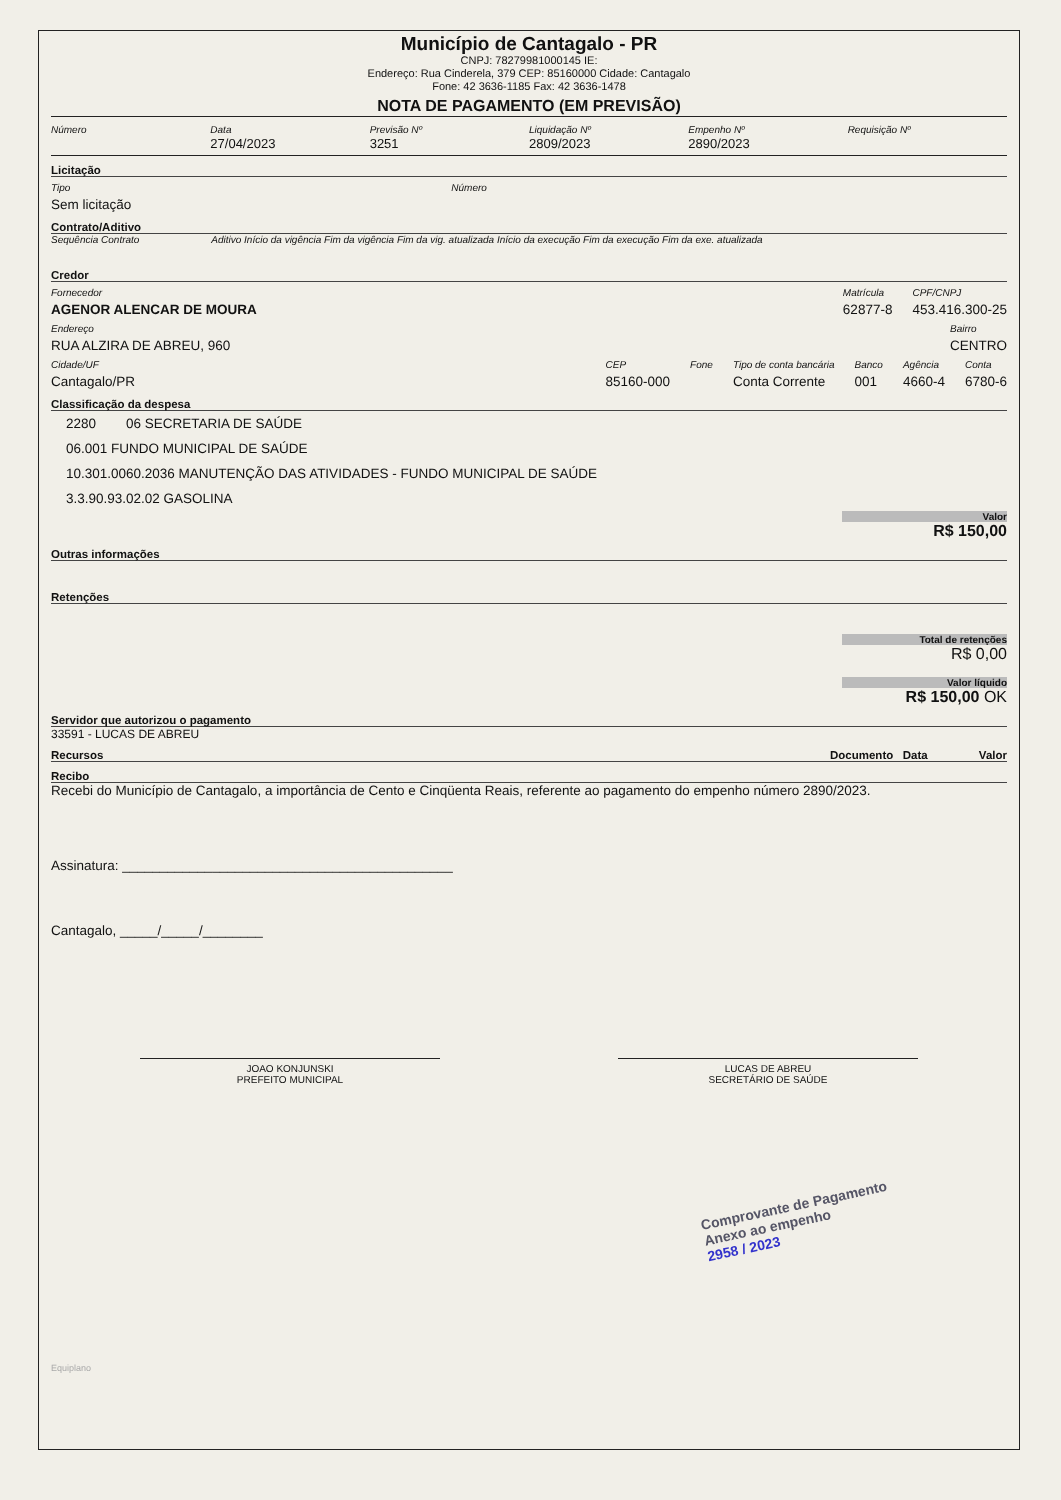Município de Cantagalo - PR
CNPJ: 78279981000145 IE:
Endereço: Rua Cinderela, 379 CEP: 85160000 Cidade: Cantagalo
Fone: 42 3636-1185 Fax: 42 3636-1478
NOTA DE PAGAMENTO (EM PREVISÃO)
Número Data
27/04/2023
Previsão Nº
3251
Liquidação Nº
2809/2023
Empenho Nº
2890/2023
Requisição Nº
Licitação
Tipo
Sem licitação
Número
Contrato/Aditivo
Sequência Contrato Aditivo Início da vigência Fim da vigência Fim da vig. atualizada Início da execução Fim da execução Fim da exe. atualizada
Credor
Fornecedor
AGENOR ALENCAR DE MOURA
Matrícula
62877-8
CPF/CNPJ
453.416.300-25
Endereço
RUA ALZIRA DE ABREU, 960
Bairro
CENTRO
Cidade/UF
Cantagalo/PR
CEP
85160-000
Fone Tipo de conta bancária
Conta Corrente
Banco
001
Agência
4660-4
Conta
6780-6
Classificação da despesa
2280 06 SECRETARIA DE SAÚDE
06.001 FUNDO MUNICIPAL DE SAÚDE
10.301.0060.2036 MANUTENÇÃO DAS ATIVIDADES - FUNDO MUNICIPAL DE SAÚDE
3.3.90.93.02.02 GASOLINA
Valor
R$ 150,00
Outras informações
Retenções
Total de retenções
R$ 0,00
Valor líquido
R$ 150,00 OK
Servidor que autorizou o pagamento
33591 - LUCAS DE ABREU
Recursos Documento Data Valor
Recibo
Recebi do Município de Cantagalo, a importância de Cento e Cinqüenta Reais, referente ao pagamento do empenho número 2890/2023.
Assinatura: ____________________________________________
Cantagalo, _____/_____/________
JOAO KONJUNSKI
PREFEITO MUNICIPAL
LUCAS DE ABREU
SECRETÁRIO DE SAÚDE
Comprovante de Pagamento
Anexo ao empenho
2958 / 2023
Equiplano